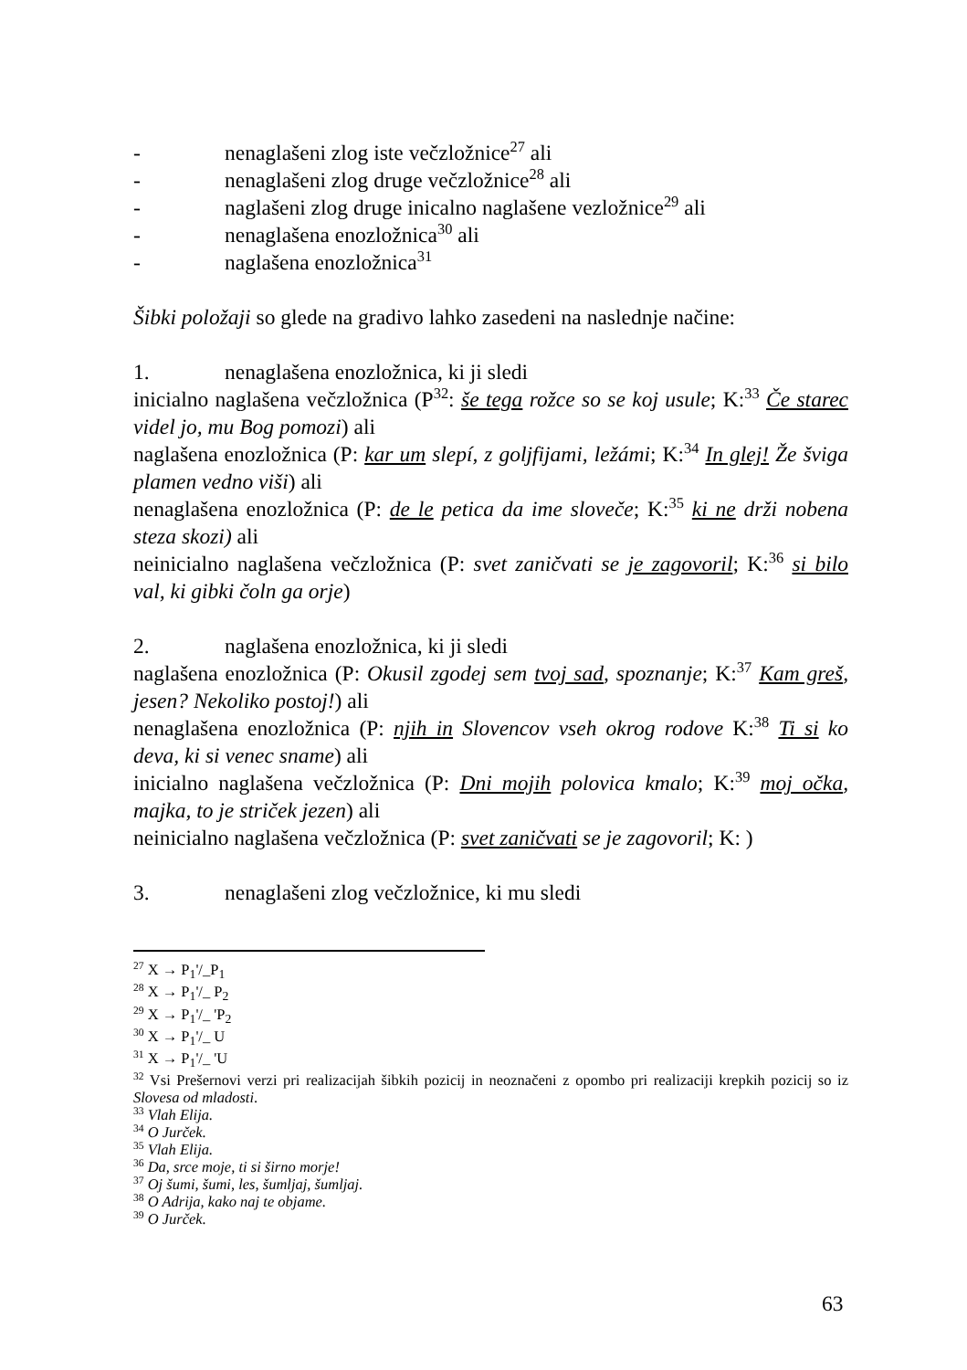- nenaglašeni zlog iste večzložnice<sup>27</sup> ali
- nenaglašeni zlog druge večzložnice<sup>28</sup> ali
- naglašeni zlog druge inicalno naglašene vezložnice<sup>29</sup> ali
- nenaglašena enozložnica<sup>30</sup> ali
- naglašena enozložnica<sup>31</sup>
Šibki položaji so glede na gradivo lahko zasedeni na naslednje načine:
1. nenaglašena enozložnica, ki ji sledi
inicialno naglašena večzložnica (P<sup>32</sup>: še tega rožce so se koj usule; K:<sup>33</sup> Če starec videl jo, mu Bog pomozi) ali
naglašena enozložnica (P: kar um slepí, z goljfijami, ležámi; K:<sup>34</sup> In glej! Že šviga plamen vedno viši) ali
nenaglašena enozložnica (P: de le petica da ime sloveče; K:<sup>35</sup> ki ne drži nobena steza skozi) ali
neinicialno naglašena večzložnica (P: svet zaničvati se je zagovoril; K:<sup>36</sup> si bilo val, ki gibki čoln ga orje)
2. naglašena enozložnica, ki ji sledi
naglašena enozložnica (P: Okusil zgodej sem tvoj sad, spoznanje; K:<sup>37</sup> Kam greš, jesen? Nekoliko postoj!) ali
nenaglašena enozložnica (P: njih in Slovencov vseh okrog rodove K:<sup>38</sup> Ti si ko deva, ki si venec sname) ali
inicialno naglašena večzložnica (P: Dni mojih polovica kmalo; K:<sup>39</sup> moj očka, majka, to je striček jezen) ali
neinicialno naglašena večzložnica (P: svet zaničvati se je zagovoril; K: )
3. nenaglašeni zlog večzložnice, ki mu sledi
<sup>27</sup> X → P<sub>1</sub>'/_P<sub>1</sub>
<sup>28</sup> X → P<sub>1</sub>'/_ P<sub>2</sub>
<sup>29</sup> X → P<sub>1</sub>'/_ 'P<sub>2</sub>
<sup>30</sup> X → P<sub>1</sub>'/_ U
<sup>31</sup> X → P<sub>1</sub>'/_ 'U
<sup>32</sup> Vsi Prešernovi verzi pri realizacijah šibkih pozicij in neoznačeni z opombo pri realizaciji krepkih pozicij so iz Slovesa od mladosti.
<sup>33</sup> Vlah Elija.
<sup>34</sup> O Jurček.
<sup>35</sup> Vlah Elija.
<sup>36</sup> Da, srce moje, ti si širno morje!
<sup>37</sup> Oj šumi, šumi, les, šumljaj, šumljaj.
<sup>38</sup> O Adrija, kako naj te objame.
<sup>39</sup> O Jurček.
63